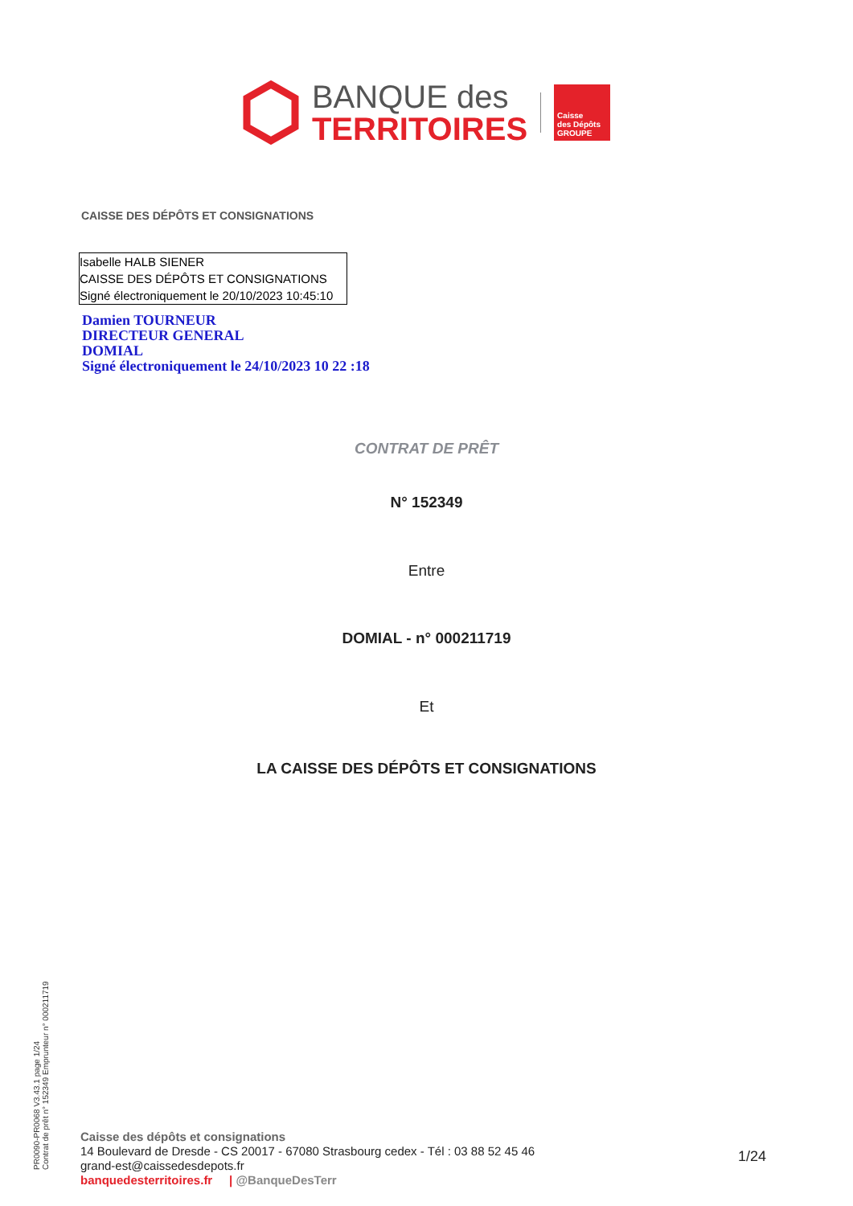BANQUE des
TERRITOIRES
Caisse
des Dépôts
GROUPE
CAISSE DES DÉPÔTS ET CONSIGNATIONS
Isabelle HALB SIENER
CAISSE DES DÉPÔTS ET CONSIGNATIONS
Signé électroniquement le 20/10/2023 10:45:10
Damien TOURNEUR
DIRECTEUR GENERAL
DOMIAL
Signé électroniquement le 24/10/2023 10 22 :18
CONTRAT DE PRÊT
N° 152349
Entre
DOMIAL - n° 000211719
Et
LA CAISSE DES DÉPÔTS ET CONSIGNATIONS
PR0090-PR0068 V3.43.1 page 1/24
Contrat de prêt n° 152349 Emprunteur n° 000211719
Caisse des dépôts et consignations
14 Boulevard de Dresde - CS 20017 - 67080 Strasbourg cedex - Tél : 03 88 52 45 46
grand-est@caissedesdepots.fr
banquedesterritoires.fr | @BanqueDesTerr
1/24